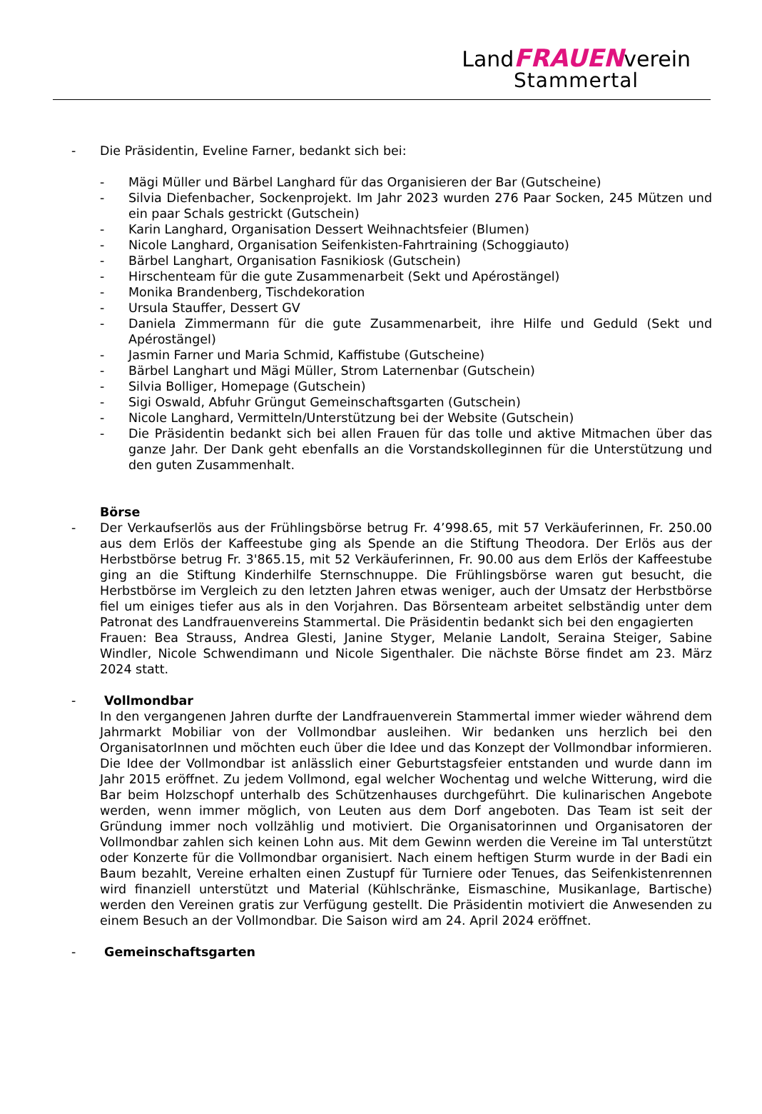LandFRAUENverein
Stammertal
- Die Präsidentin, Eveline Farner, bedankt sich bei:
- Mägi Müller und Bärbel Langhard für das Organisieren der Bar (Gutscheine)
- Silvia Diefenbacher, Sockenprojekt. Im Jahr 2023 wurden 276 Paar Socken, 245 Mützen und ein paar Schals gestrickt (Gutschein)
- Karin Langhard, Organisation Dessert Weihnachtsfeier (Blumen)
- Nicole Langhard, Organisation Seifenkisten-Fahrtraining (Schoggiauto)
- Bärbel Langhart, Organisation Fasnikiosk (Gutschein)
- Hirschenteam für die gute Zusammenarbeit (Sekt und Apérostängel)
- Monika Brandenberg, Tischdekoration
- Ursula Stauffer, Dessert GV
- Daniela Zimmermann für die gute Zusammenarbeit, ihre Hilfe und Geduld (Sekt und Apérostängel)
- Jasmin Farner und Maria Schmid, Kaffistube (Gutscheine)
- Bärbel Langhart und Mägi Müller, Strom Laternenbar (Gutschein)
- Silvia Bolliger, Homepage (Gutschein)
- Sigi Oswald, Abfuhr Grüngut Gemeinschaftsgarten (Gutschein)
- Nicole Langhard, Vermitteln/Unterstützung bei der Website (Gutschein)
- Die Präsidentin bedankt sich bei allen Frauen für das tolle und aktive Mitmachen über das ganze Jahr. Der Dank geht ebenfalls an die Vorstandskolleginnen für die Unterstützung und den guten Zusammenhalt.
Börse
- Der Verkaufserlös aus der Frühlingsbörse betrug Fr. 4’998.65, mit 57 Verkäuferinnen, Fr. 250.00 aus dem Erlös der Kaffeestube ging als Spende an die Stiftung Theodora. Der Erlös aus der Herbstbörse betrug Fr. 3'865.15, mit 52 Verkäuferinnen, Fr. 90.00 aus dem Erlös der Kaffeestube ging an die Stiftung Kinderhilfe Sternschnuppe. Die Frühlingsbörse waren gut besucht, die Herbstbörse im Vergleich zu den letzten Jahren etwas weniger, auch der Umsatz der Herbstbörse fiel um einiges tiefer aus als in den Vorjahren. Das Börsenteam arbeitet selbständig unter dem Patronat des Landfrauenvereins Stammertal. Die Präsidentin bedankt sich bei den engagierten
Frauen: Bea Strauss, Andrea Glesti, Janine Styger, Melanie Landolt, Seraina Steiger, Sabine Windler, Nicole Schwendimann und Nicole Sigenthaler. Die nächste Börse findet am 23. März 2024 statt.
- Vollmondbar
In den vergangenen Jahren durfte der Landfrauenverein Stammertal immer wieder während dem Jahrmarkt Mobiliar von der Vollmondbar ausleihen. Wir bedanken uns herzlich bei den OrganisatorInnen und möchten euch über die Idee und das Konzept der Vollmondbar informieren. Die Idee der Vollmondbar ist anlässlich einer Geburtstagsfeier entstanden und wurde dann im Jahr 2015 eröffnet. Zu jedem Vollmond, egal welcher Wochentag und welche Witterung, wird die Bar beim Holzschopf unterhalb des Schützenhauses durchgeführt. Die kulinarischen Angebote werden, wenn immer möglich, von Leuten aus dem Dorf angeboten. Das Team ist seit der Gründung immer noch vollzählig und motiviert. Die Organisatorinnen und Organisatoren der Vollmondbar zahlen sich keinen Lohn aus. Mit dem Gewinn werden die Vereine im Tal unterstützt oder Konzerte für die Vollmondbar organisiert. Nach einem heftigen Sturm wurde in der Badi ein Baum bezahlt, Vereine erhalten einen Zustupf für Turniere oder Tenues, das Seifenkistenrennen wird finanziell unterstützt und Material (Kühlschränke, Eismaschine, Musikanlage, Bartische) werden den Vereinen gratis zur Verfügung gestellt. Die Präsidentin motiviert die Anwesenden zu einem Besuch an der Vollmondbar. Die Saison wird am 24. April 2024 eröffnet.
- Gemeinschaftsgarten